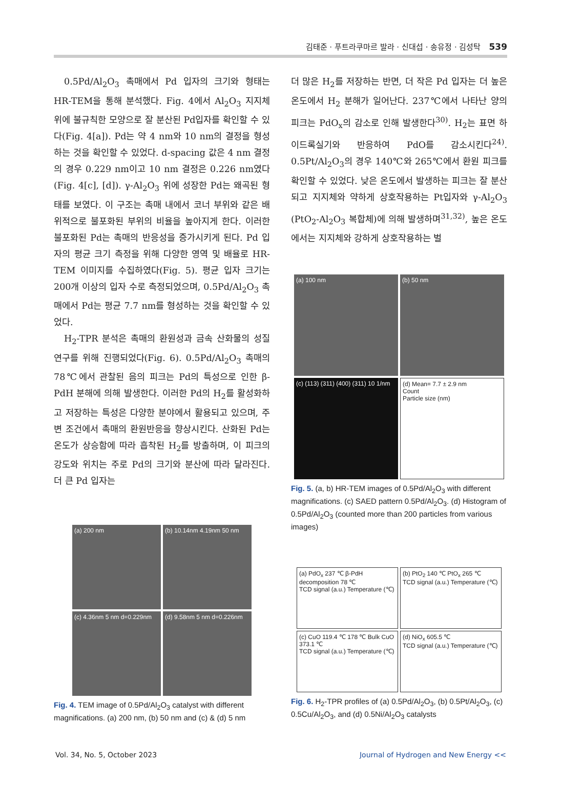김태준 · 푸트라쿠마르 발라 · 신대섭 · 송유정 · 김성탁 539
0.5Pd/Al<sub>2</sub>O<sub>3</sub> 촉매에서 Pd 입자의 크기와 형태는 HR-TEM을 통해 분석했다. Fig. 4에서 Al<sub>2</sub>O<sub>3</sub> 지지체 위에 불규칙한 모양으로 잘 분산된 Pd입자를 확인할 수 있다(Fig. 4[a]). Pd는 약 4 nm와 10 nm의 결정을 형성하는 것을 확인할 수 있었다. d-spacing 값은 4 nm 결정의 경우 0.229 nm이고 10 nm 결정은 0.226 nm였다(Fig. 4[c], [d]). γ-Al<sub>2</sub>O<sub>3</sub> 위에 성장한 Pd는 왜곡된 형태를 보였다. 이 구조는 촉매 내에서 코너 부위와 같은 배위적으로 불포화된 부위의 비율을 높아지게 한다. 이러한 불포화된 Pd는 촉매의 반응성을 증가시키게 된다. Pd 입자의 평균 크기 측정을 위해 다양한 영역 및 배율로 HR-TEM 이미지를 수집하였다(Fig. 5). 평균 입자 크기는 200개 이상의 입자 수로 측정되었으며, 0.5Pd/Al<sub>2</sub>O<sub>3</sub> 촉매에서 Pd는 평균 7.7 nm를 형성하는 것을 확인할 수 있었다.
H<sub>2</sub>-TPR 분석은 촉매의 환원성과 금속 산화물의 성질 연구를 위해 진행되었다(Fig. 6). 0.5Pd/Al<sub>2</sub>O<sub>3</sub> 촉매의 78℃에서 관찰된 음의 피크는 Pd의 특성으로 인한 β-PdH 분해에 의해 발생한다. 이러한 Pd의 H<sub>2</sub>를 활성화하고 저장하는 특성은 다양한 분야에서 활용되고 있으며, 주변 조건에서 촉매의 환원반응을 향상시킨다. 산화된 Pd는 온도가 상승함에 따라 흡착된 H<sub>2</sub>를 방출하며, 이 피크의 강도와 위치는 주로 Pd의 크기와 분산에 따라 달라진다. 더 큰 Pd 입자는
(a) 200 nm
(b) 10.14nm 4.19nm 50 nm
(c) 4.36nm 5 nm d=0.229nm
(d) 9.58nm 5 nm d=0.226nm
Fig. 4. TEM image of 0.5Pd/Al<sub>2</sub>O<sub>3</sub> catalyst with different magnifications. (a) 200 nm, (b) 50 nm and (c) & (d) 5 nm
더 많은 H<sub>2</sub>를 저장하는 반면, 더 작은 Pd 입자는 더 높은 온도에서 H<sub>2</sub> 분해가 일어난다. 237℃에서 나타난 양의 피크는 PdO<sub>x</sub>의 감소로 인해 발생한다<sup>30)</sup>. H<sub>2</sub>는 표면 하이드록실기와 반응하여 PdO를 감소시킨다<sup>24)</sup>. 0.5Pt/Al<sub>2</sub>O<sub>3</sub>의 경우 140℃와 265℃에서 환원 피크를 확인할 수 있었다. 낮은 온도에서 발생하는 피크는 잘 분산되고 지지체와 약하게 상호작용하는 Pt입자와 γ-Al<sub>2</sub>O<sub>3</sub> (PtO<sub>2</sub>-Al<sub>2</sub>O<sub>3</sub> 복합체)에 의해 발생하며<sup>31,32)</sup>, 높은 온도에서는 지지체와 강하게 상호작용하는 벌
(a) 100 nm
(b) 50 nm
(c) (113) (311) (400) (311) 10 1/nm
(d) Mean= 7.7 ± 2.9 nm
Count
Particle size (nm)
Fig. 5. (a, b) HR-TEM images of 0.5Pd/Al<sub>2</sub>O<sub>3</sub> with different magnifications. (c) SAED pattern 0.5Pd/Al<sub>2</sub>O<sub>3</sub>. (d) Histogram of 0.5Pd/Al<sub>2</sub>O<sub>3</sub> (counted more than 200 particles from various images)
(a) PdO<sub>x</sub> 237 ℃ β-PdH decomposition 78 ℃
TCD signal (a.u.) Temperature (℃)
(b) PtO<sub>2</sub> 140 ℃ PtO<sub>x</sub> 265 ℃
TCD signal (a.u.) Temperature (℃)
(c) CuO 119.4 ℃ 178 ℃ Bulk CuO 373.1 ℃
TCD signal (a.u.) Temperature (℃)
(d) NiO<sub>x</sub> 605.5 ℃
TCD signal (a.u.) Temperature (℃)
Fig. 6. H<sub>2</sub>-TPR profiles of (a) 0.5Pd/Al<sub>2</sub>O<sub>3</sub>, (b) 0.5Pt/Al<sub>2</sub>O<sub>3</sub>, (c) 0.5Cu/Al<sub>2</sub>O<sub>3</sub>, and (d) 0.5Ni/Al<sub>2</sub>O<sub>3</sub> catalysts
Vol. 34, No. 5, October 2023 Journal of Hydrogen and New Energy <<